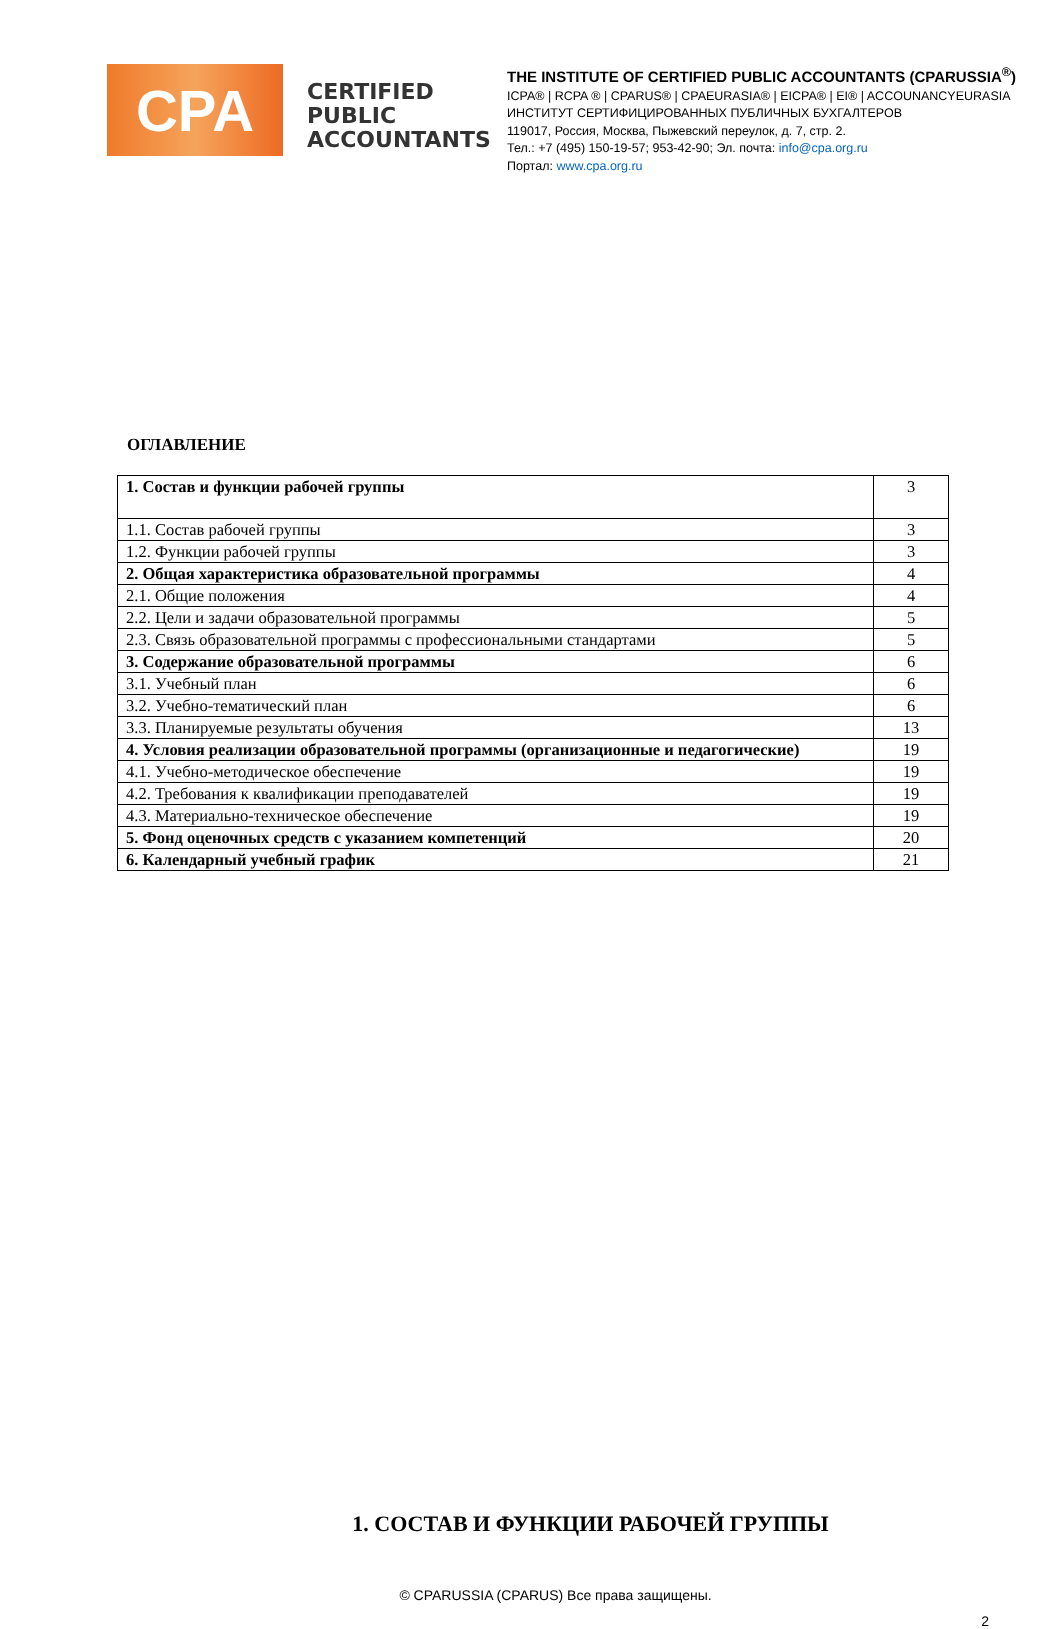CPA
CERTIFIED PUBLIC ACCOUNTANTS
THE INSTITUTE OF CERTIFIED PUBLIC ACCOUNTANTS (CPARUSSIA<sup>®</sup>)
ICPA® | RCPA ® | CPARUS® | CPAEURASIA® | EICPA® | EI® | ACCOUNANCYEURASIA
ИНСТИТУТ СЕРТИФИЦИРОВАННЫХ ПУБЛИЧНЫХ БУХГАЛТЕРОВ
119017, Россия, Москва, Пыжевский переулок, д. 7, стр. 2.
Тел.: +7 (495) 150-19-57; 953-42-90; Эл. почта: info@cpa.org.ru
Портал: www.cpa.org.ru
ОГЛАВЛЕНИЕ
| 1. Состав и функции рабочей группы | 3 |
| 1.1. Состав рабочей группы | 3 |
| 1.2. Функции рабочей группы | 3 |
| 2. Общая характеристика образовательной программы | 4 |
| 2.1. Общие положения | 4 |
| 2.2. Цели и задачи образовательной программы | 5 |
| 2.3. Связь образовательной программы с профессиональными стандартами | 5 |
| 3. Содержание образовательной программы | 6 |
| 3.1. Учебный план | 6 |
| 3.2. Учебно-тематический план | 6 |
| 3.3. Планируемые результаты обучения | 13 |
| 4. Условия реализации образовательной программы (организационные и педагогические) | 19 |
| 4.1. Учебно-методическое обеспечение | 19 |
| 4.2. Требования к квалификации преподавателей | 19 |
| 4.3. Материально-техническое обеспечение | 19 |
| 5. Фонд оценочных средств с указанием компетенций | 20 |
| 6. Календарный учебный график | 21 |
1. СОСТАВ И ФУНКЦИИ РАБОЧЕЙ ГРУППЫ
© CPARUSSIA (CPARUS) Все права защищены.
2